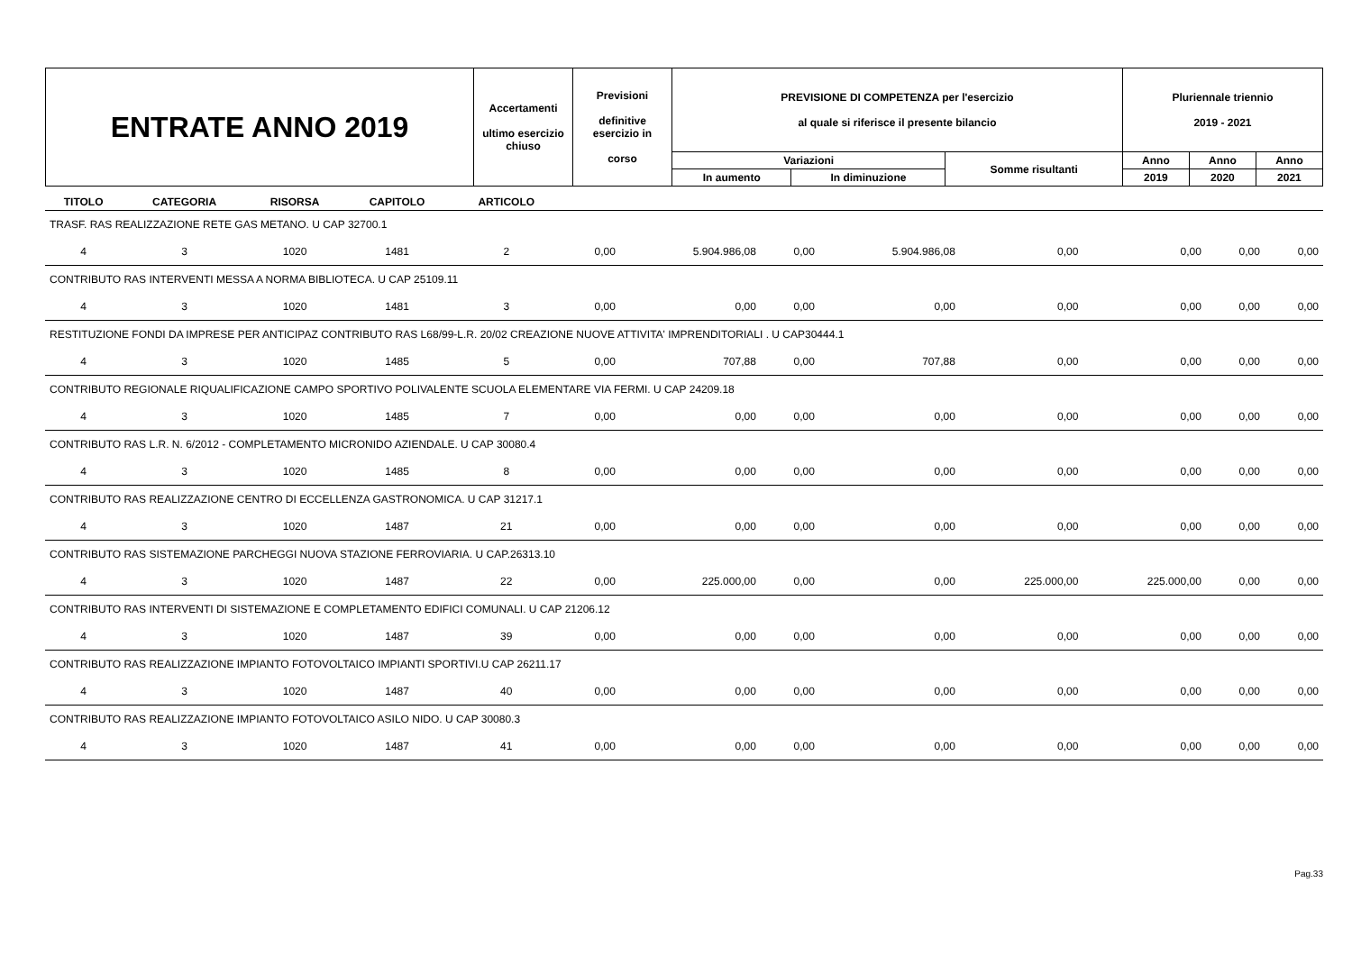| ENTRATE ANNO 2019 | Accertamenti ultimo esercizio chiuso | Previsioni definitive esercizio in corso | PREVISIONE DI COMPETENZA per l'esercizio al quale si riferisce il presente bilancio | | | Pluriennale triennio 2019 - 2021 | | |
| | | | Variazioni | | Somme risultanti | Anno | Anno | Anno |
| | | | In aumento | In diminuzione | | 2019 | 2020 | 2021 |
| TITOLO | CATEGORIA | RISORSA | CAPITOLO | ARTICOLO | | | | | | | | |
| --- | --- | --- | --- | --- | --- | --- | --- | --- | --- | --- | --- | --- |
| TRASF. RAS REALIZZAZIONE RETE GAS METANO. U CAP 32700.1 | | | | | | | | | | | | |
| 4 | 3 | 1020 | 1481 | 2 | 0,00 | 5.904.986,08 | 0,00 | 5.904.986,08 | 0,00 | 0,00 | 0,00 | 0,00 |
| CONTRIBUTO RAS INTERVENTI MESSA A NORMA BIBLIOTECA. U CAP 25109.11 | | | | | | | | | | | | |
| 4 | 3 | 1020 | 1481 | 3 | 0,00 | 0,00 | 0,00 | 0,00 | 0,00 | 0,00 | 0,00 | 0,00 |
| RESTITUZIONE FONDI DA IMPRESE PER ANTICIPAZ CONTRIBUTO RAS L68/99-L.R. 20/02 CREAZIONE NUOVE ATTIVITA' IMPRENDITORIALI . U CAP30444.1 | | | | | | | | | | | | |
| 4 | 3 | 1020 | 1485 | 5 | 0,00 | 707,88 | 0,00 | 707,88 | 0,00 | 0,00 | 0,00 | 0,00 |
| CONTRIBUTO REGIONALE RIQUALIFICAZIONE CAMPO SPORTIVO POLIVALENTE SCUOLA ELEMENTARE VIA FERMI. U CAP 24209.18 | | | | | | | | | | | | |
| 4 | 3 | 1020 | 1485 | 7 | 0,00 | 0,00 | 0,00 | 0,00 | 0,00 | 0,00 | 0,00 | 0,00 |
| CONTRIBUTO RAS L.R. N. 6/2012 - COMPLETAMENTO MICRONIDO AZIENDALE. U CAP 30080.4 | | | | | | | | | | | | |
| 4 | 3 | 1020 | 1485 | 8 | 0,00 | 0,00 | 0,00 | 0,00 | 0,00 | 0,00 | 0,00 | 0,00 |
| CONTRIBUTO RAS REALIZZAZIONE CENTRO DI ECCELLENZA GASTRONOMICA. U CAP 31217.1 | | | | | | | | | | | | |
| 4 | 3 | 1020 | 1487 | 21 | 0,00 | 0,00 | 0,00 | 0,00 | 0,00 | 0,00 | 0,00 | 0,00 |
| CONTRIBUTO RAS SISTEMAZIONE PARCHEGGI NUOVA STAZIONE FERROVIARIA. U CAP.26313.10 | | | | | | | | | | | | |
| 4 | 3 | 1020 | 1487 | 22 | 0,00 | 225.000,00 | 0,00 | 0,00 | 225.000,00 | 225.000,00 | 0,00 | 0,00 |
| CONTRIBUTO RAS INTERVENTI DI SISTEMAZIONE E COMPLETAMENTO EDIFICI COMUNALI. U CAP 21206.12 | | | | | | | | | | | | |
| 4 | 3 | 1020 | 1487 | 39 | 0,00 | 0,00 | 0,00 | 0,00 | 0,00 | 0,00 | 0,00 | 0,00 |
| CONTRIBUTO RAS REALIZZAZIONE IMPIANTO FOTOVOLTAICO IMPIANTI SPORTIVI.U CAP 26211.17 | | | | | | | | | | | | |
| 4 | 3 | 1020 | 1487 | 40 | 0,00 | 0,00 | 0,00 | 0,00 | 0,00 | 0,00 | 0,00 | 0,00 |
| CONTRIBUTO RAS REALIZZAZIONE IMPIANTO FOTOVOLTAICO ASILO NIDO. U CAP 30080.3 | | | | | | | | | | | | |
| 4 | 3 | 1020 | 1487 | 41 | 0,00 | 0,00 | 0,00 | 0,00 | 0,00 | 0,00 | 0,00 | 0,00 |
Pag.33